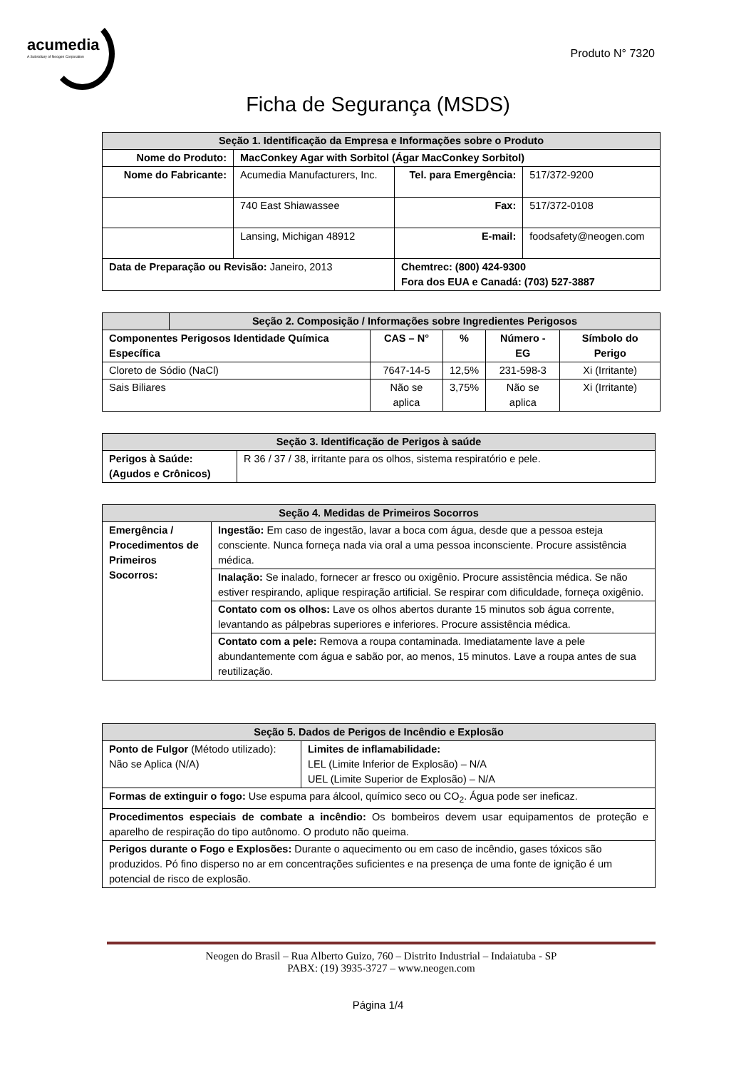acumedia
A Subsidiary of Neogen Corporation
Produto N° 7320
Ficha de Segurança (MSDS)
| Seção 1. Identificação da Empresa e Informações sobre o Produto | | | |
| Nome do Produto: | MacConkey Agar with Sorbitol (Ágar MacConkey Sorbitol) | | |
| Nome do Fabricante: | Acumedia Manufacturers, Inc. | Tel. para Emergência: | 517/372-9200 |
| | 740 East Shiawassee | Fax: | 517/372-0108 |
| | Lansing, Michigan 48912 | E-mail: | foodsafety@neogen.com |
| Data de Preparação ou Revisão: Janeiro, 2013 | | Chemtrec: (800) 424-9300 Fora dos EUA e Canadá: (703) 527-3887 | |
| | Seção 2. Composição / Informações sobre Ingredientes Perigosos | | | | |
| Componentes Perigosos Identidade Química Específica | | CAS – N° | % | Número - EG | Símbolo do Perigo |
| Cloreto de Sódio (NaCl) | | 7647-14-5 | 12,5% | 231-598-3 | Xi (Irritante) |
| Sais Biliares | | Não se aplica | 3,75% | Não se aplica | Xi (Irritante) |
| Seção 3. Identificação de Perigos à saúde | |
| Perigos à Saúde: (Agudos e Crônicos) | R 36 / 37 / 38, irritante para os olhos, sistema respiratório e pele. |
| Seção 4. Medidas de Primeiros Socorros | |
| Emergência / Procedimentos de Primeiros Socorros: | Ingestão: Em caso de ingestão, lavar a boca com água, desde que a pessoa esteja consciente. Nunca forneça nada via oral a uma pessoa inconsciente. Procure assistência médica. |
| | Inalação: Se inalado, fornecer ar fresco ou oxigênio. Procure assistência médica. Se não estiver respirando, aplique respiração artificial. Se respirar com dificuldade, forneça oxigênio. |
| | Contato com os olhos: Lave os olhos abertos durante 15 minutos sob água corrente, levantando as pálpebras superiores e inferiores. Procure assistência médica. |
| | Contato com a pele: Remova a roupa contaminada. Imediatamente lave a pele abundantemente com água e sabão por, ao menos, 15 minutos. Lave a roupa antes de sua reutilização. |
| Seção 5. Dados de Perigos de Incêndio e Explosão | |
| Ponto de Fulgor (Método utilizado): Não se Aplica (N/A) | Limites de inflamabilidade: LEL (Limite Inferior de Explosão) – N/A UEL (Limite Superior de Explosão) – N/A |
| Formas de extinguir o fogo: Use espuma para álcool, químico seco ou CO<sub>2</sub>. Água pode ser ineficaz. | |
| Procedimentos especiais de combate a incêndio: Os bombeiros devem usar equipamentos de proteção e aparelho de respiração do tipo autônomo. O produto não queima. | |
| Perigos durante o Fogo e Explosões: Durante o aquecimento ou em caso de incêndio, gases tóxicos são produzidos. Pó fino disperso no ar em concentrações suficientes e na presença de uma fonte de ignição é um potencial de risco de explosão. | |
Neogen do Brasil – Rua Alberto Guizo, 760 – Distrito Industrial – Indaiatuba - SP
PABX: (19) 3935-3727 – www.neogen.com
Página 1/4